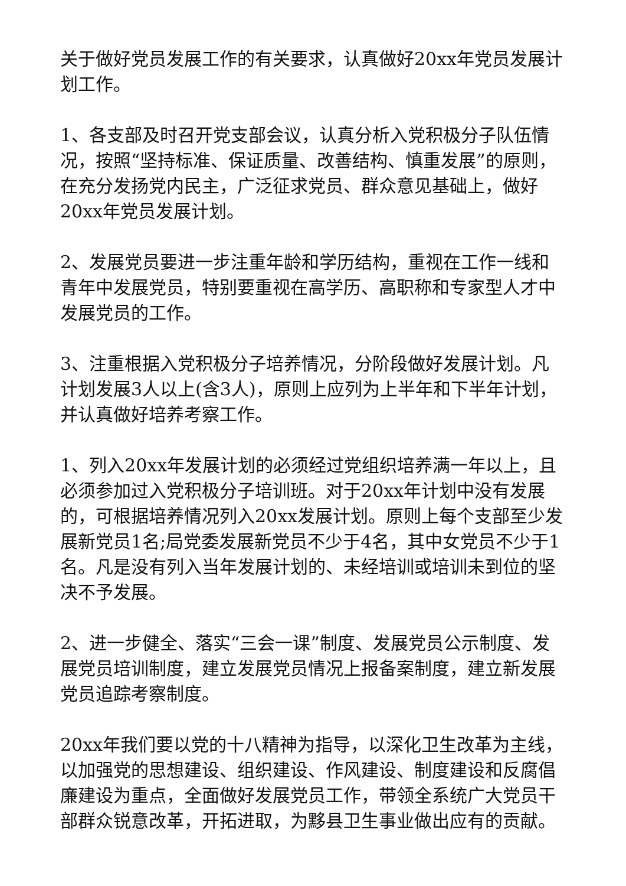关于做好党员发展工作的有关要求，认真做好20xx年党员发展计划工作。
1、各支部及时召开党支部会议，认真分析入党积极分子队伍情况，按照“坚持标准、保证质量、改善结构、慎重发展”的原则，在充分发扬党内民主，广泛征求党员、群众意见基础上，做好20xx年党员发展计划。
2、发展党员要进一步注重年龄和学历结构，重视在工作一线和青年中发展党员，特别要重视在高学历、高职称和专家型人才中发展党员的工作。
3、注重根据入党积极分子培养情况，分阶段做好发展计划。凡计划发展3人以上(含3人)，原则上应列为上半年和下半年计划，并认真做好培养考察工作。
1、列入20xx年发展计划的必须经过党组织培养满一年以上，且必须参加过入党积极分子培训班。对于20xx年计划中没有发展的，可根据培养情况列入20xx发展计划。原则上每个支部至少发展新党员1名;局党委发展新党员不少于4名，其中女党员不少于1名。凡是没有列入当年发展计划的、未经培训或培训未到位的坚决不予发展。
2、进一步健全、落实“三会一课”制度、发展党员公示制度、发展党员培训制度，建立发展党员情况上报备案制度，建立新发展党员追踪考察制度。
20xx年我们要以党的十八精神为指导，以深化卫生改革为主线，以加强党的思想建设、组织建设、作风建设、制度建设和反腐倡廉建设为重点，全面做好发展党员工作，带领全系统广大党员干部群众锐意改革，开拓进取，为黟县卫生事业做出应有的贡献。